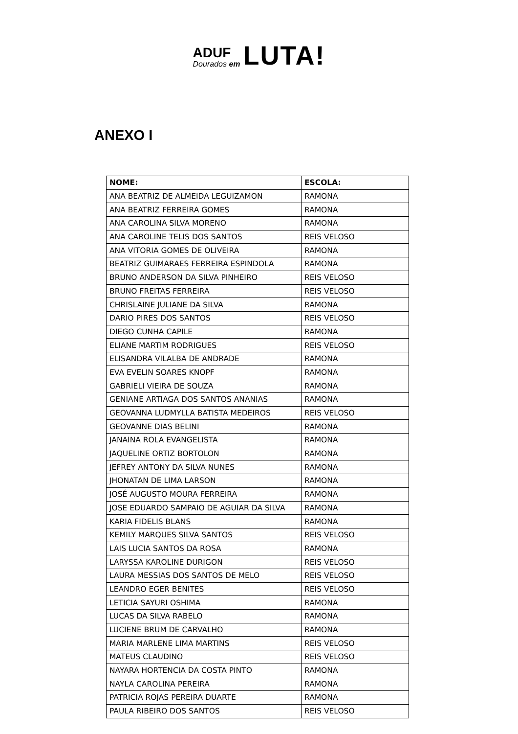ADUF
Dourados em
LUTA!
ANEXO I
| NOME: | ESCOLA: |
| --- | --- |
| ANA BEATRIZ DE ALMEIDA LEGUIZAMON | RAMONA |
| ANA BEATRIZ FERREIRA GOMES | RAMONA |
| ANA CAROLINA SILVA MORENO | RAMONA |
| ANA CAROLINE TELIS DOS SANTOS | REIS VELOSO |
| ANA VITORIA GOMES DE OLIVEIRA | RAMONA |
| BEATRIZ GUIMARAES FERREIRA ESPINDOLA | RAMONA |
| BRUNO ANDERSON DA SILVA PINHEIRO | REIS VELOSO |
| BRUNO FREITAS FERREIRA | REIS VELOSO |
| CHRISLAINE JULIANE DA SILVA | RAMONA |
| DARIO PIRES DOS SANTOS | REIS VELOSO |
| DIEGO CUNHA CAPILE | RAMONA |
| ELIANE MARTIM RODRIGUES | REIS VELOSO |
| ELISANDRA VILALBA DE ANDRADE | RAMONA |
| EVA EVELIN SOARES KNOPF | RAMONA |
| GABRIELI VIEIRA DE SOUZA | RAMONA |
| GENIANE ARTIAGA DOS SANTOS ANANIAS | RAMONA |
| GEOVANNA LUDMYLLA BATISTA MEDEIROS | REIS VELOSO |
| GEOVANNE DIAS BELINI | RAMONA |
| JANAINA ROLA EVANGELISTA | RAMONA |
| JAQUELINE ORTIZ BORTOLON | RAMONA |
| JEFREY ANTONY DA SILVA NUNES | RAMONA |
| JHONATAN DE LIMA LARSON | RAMONA |
| JOSÉ AUGUSTO MOURA FERREIRA | RAMONA |
| JOSE EDUARDO SAMPAIO DE AGUIAR DA SILVA | RAMONA |
| KARIA FIDELIS BLANS | RAMONA |
| KEMILY MARQUES SILVA SANTOS | REIS VELOSO |
| LAIS LUCIA SANTOS DA ROSA | RAMONA |
| LARYSSA KAROLINE DURIGON | REIS VELOSO |
| LAURA MESSIAS DOS SANTOS DE MELO | REIS VELOSO |
| LEANDRO EGER BENITES | REIS VELOSO |
| LETICIA SAYURI OSHIMA | RAMONA |
| LUCAS DA SILVA RABELO | RAMONA |
| LUCIENE BRUM DE CARVALHO | RAMONA |
| MARIA MARLENE LIMA MARTINS | REIS VELOSO |
| MATEUS CLAUDINO | REIS VELOSO |
| NAYARA HORTENCIA DA COSTA PINTO | RAMONA |
| NAYLA CAROLINA PEREIRA | RAMONA |
| PATRICIA ROJAS PEREIRA DUARTE | RAMONA |
| PAULA RIBEIRO DOS SANTOS | REIS VELOSO |